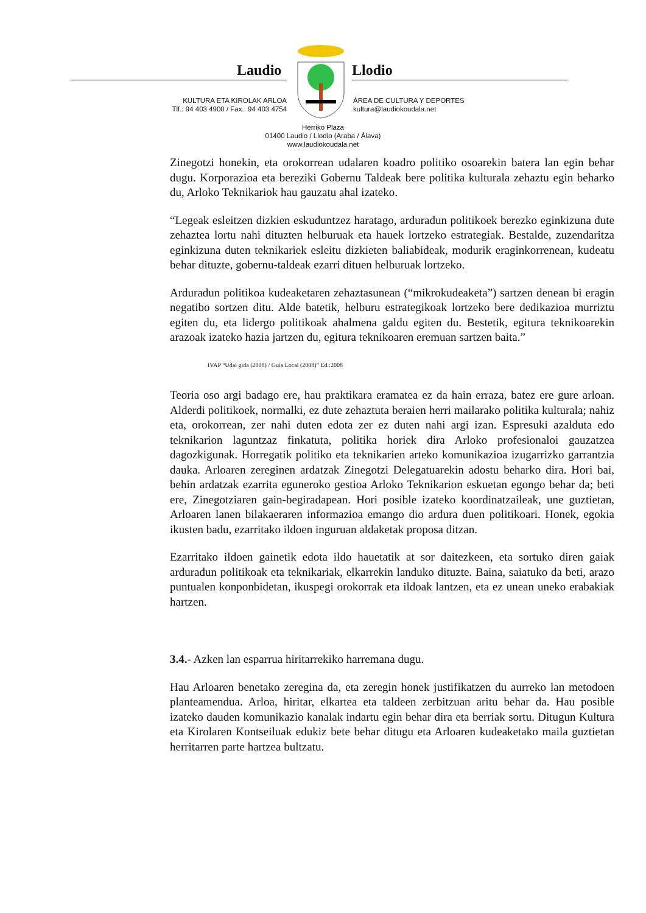Laudio Llodio
KULTURA ETA KIROLAK ARLOA
Tlf.: 94 403 4900 / Fax.: 94 403 4754
ÁREA DE CULTURA Y DEPORTES
kultura@laudiokoudala.net
Herriko Plaza
01400 Laudio / Llodio (Araba / Álava)
www.laudiokoudala.net
Zinegotzi honekin, eta orokorrean udalaren koadro politiko osoarekin batera lan egin behar dugu. Korporazioa eta bereziki Gobernu Taldeak bere politika kulturala zehaztu egin beharko du, Arloko Teknikariok hau gauzatu ahal izateko.
“Legeak esleitzen dizkien eskuduntzez haratago, arduradun politikoek berezko eginkizuna dute zehaztea lortu nahi dituzten helburuak eta hauek lortzeko estrategiak. Bestalde, zuzendaritza eginkizuna duten teknikariek esleitu dizkieten baliabideak, modurik eraginkorrenean, kudeatu behar dituzte, gobernu-taldeak ezarri dituen helburuak lortzeko.
Arduradun politikoa kudeaketaren zehaztasunean (“mikrokudeaketa”) sartzen denean bi eragin negatibo sortzen ditu. Alde batetik, helburu estrategikoak lortzeko bere dedikazioa murriztu egiten du, eta lidergo politikoak ahalmena galdu egiten du. Bestetik, egitura teknikoarekin arazoak izateko hazia jartzen du, egitura teknikoaren eremuan sartzen baita.”
IVAP “Udal gida (2008) / Guía Local (2008)” Ed.:2008
Teoria oso argi badago ere, hau praktikara eramatea ez da hain erraza, batez ere gure arloan. Alderdi politikoek, normalki, ez dute zehaztuta beraien herri mailarako politika kulturala; nahiz eta, orokorrean, zer nahi duten edota zer ez duten nahi argi izan. Espresuki azalduta edo teknikarion laguntzaz finkatuta, politika horiek dira Arloko profesionaloi gauzatzea dagozkigunak. Horregatik politiko eta teknikarien arteko komunikazioa izugarrizko garrantzia dauka. Arloaren zereginen ardatzak Zinegotzi Delegatuarekin adostu beharko dira. Hori bai, behin ardatzak ezarrita eguneroko gestioa Arloko Teknikarion eskuetan egongo behar da; beti ere, Zinegotziaren gain-begiradapean. Hori posible izateko koordinatzaileak, une guztietan, Arloaren lanen bilakaeraren informazioa emango dio ardura duen politikoari. Honek, egokia ikusten badu, ezarritako ildoen inguruan aldaketak proposa ditzan.
Ezarritako ildoen gainetik edota ildo hauetatik at sor daitezkeen, eta sortuko diren gaiak arduradun politikoak eta teknikariak, elkarrekin landuko dituzte. Baina, saiatuko da beti, arazo puntualen konponbidetan, ikuspegi orokorrak eta ildoak lantzen, eta ez unean uneko erabakiak hartzen.
3.4.- Azken lan esparrua hiritarrekiko harremana dugu.
Hau Arloaren benetako zeregina da, eta zeregin honek justifikatzen du aurreko lan metodoen planteamendua. Arloa, hiritar, elkartea eta taldeen zerbitzuan aritu behar da. Hau posible izateko dauden komunikazio kanalak indartu egin behar dira eta berriak sortu. Ditugun Kultura eta Kirolaren Kontseiluak edukiz bete behar ditugu eta Arloaren kudeaketako maila guztietan herritarren parte hartzea bultzatu.